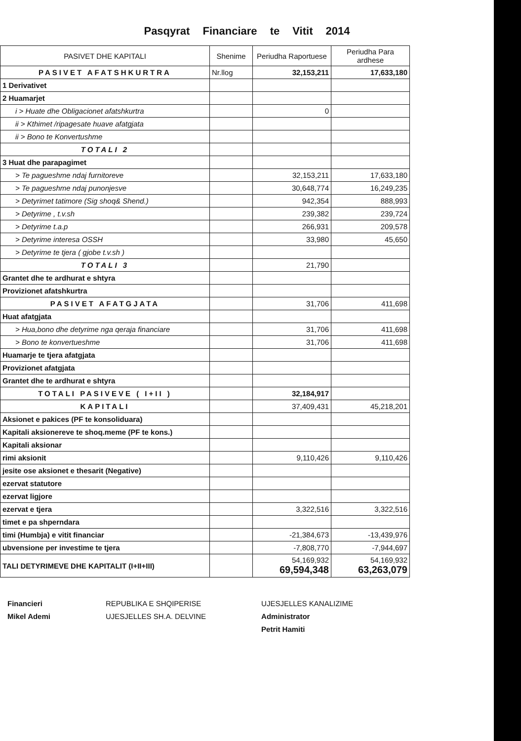Pasqyrat Financiare te Vitit 2014
| PASIVET DHE KAPITALI | Shenime | Periudha Raportuese | Periudha Para ardhese |
| --- | --- | --- | --- |
| PASIVET AFATSHKURTRA | Nr.llog | 32,153,211 | 17,633,180 |
| 1 Derivativet | | | |
| 2 Huamarjet | | | |
| i > Huate dhe Obligacionet afatshkurtra | | 0 | |
| ii > Kthimet /ripagesate huave afatgjata | | | |
| ii > Bono te Konvertushme | | | |
| TOTALI 2 | | | |
| 3 Huat dhe parapagimet | | | |
| > Te pagueshme ndaj furnitoreve | | 32,153,211 | 17,633,180 |
| > Te pagueshme ndaj punonjesve | | 30,648,774 | 16,249,235 |
| > Detyrimet tatimore (Sig shoq& Shend.) | | 942,354 | 888,993 |
| > Detyrime , t.v.sh | | 239,382 | 239,724 |
| > Detyrime t.a.p | | 266,931 | 209,578 |
| > Detyrime interesa OSSH | | 33,980 | 45,650 |
| > Detyrime te tjera ( gjobe t.v.sh ) | | | |
| TOTALI 3 | | 21,790 | |
| Grantet dhe te ardhurat e shtyra | | | |
| Provizionet afatshkurtra | | | |
| PASIVET AFATGJATA | | 31,706 | 411,698 |
| Huat afatgjata | | | |
| > Hua,bono dhe detyrime nga qeraja financiare | | 31,706 | 411,698 |
| > Bono te konvertueshme | | 31,706 | 411,698 |
| Huamarje te tjera afatgjata | | | |
| Provizionet afatgjata | | | |
| Grantet dhe te ardhurat e shtyra | | | |
| TOTALI PASIVEVE ( I+II ) | | 32,184,917 | |
| KAPITALI | | 37,409,431 | 45,218,201 |
| Aksionet e pakices (PF te konsoliduara) | | | |
| Kapitali aksionereve te shoq.meme (PF te kons.) | | | |
| Kapitali aksionar | | | |
| rimi aksionit | | 9,110,426 | 9,110,426 |
| jesite ose aksionet e thesarit (Negative) | | | |
| ezervat statutore | | | |
| ezervat ligjore | | | |
| ezervat e tjera | | 3,322,516 | 3,322,516 |
| timet e pa shperndara | | | |
| timi (Humbja) e vitit financiar | | -21,384,673 | -13,439,976 |
| ubvensione per investime te tjera | | -7,808,770 | -7,944,697 |
| TALI DETYRIMEVE DHE KAPITALIT (I+II+III) | | 54,169,932 69,594,348 | 54,169,932 63,263,079 |
Financieri
Mikel Ademi
REPUBLIKA E SHQIPERISE
UJESJELLES SH.A. DELVINE
UJESJELLES KANALIZIME
Administrator
Petrit Hamiti